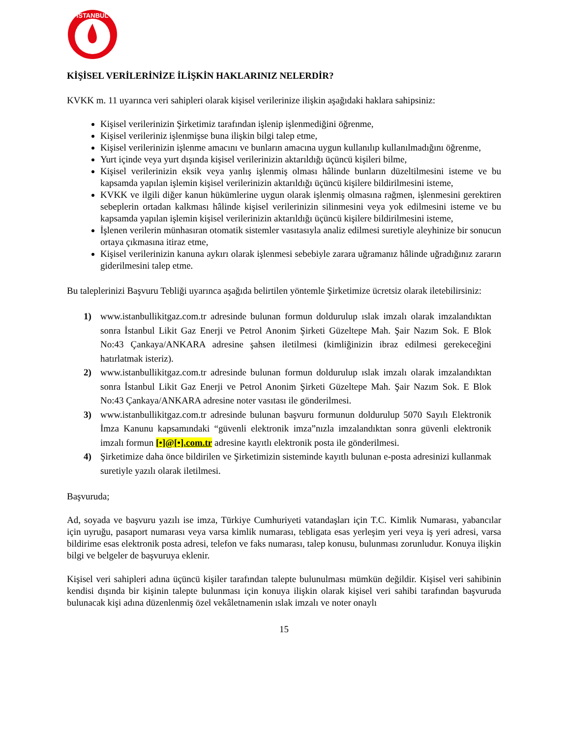İSTANBUL
KİŞİSEL VERİLERİNİZE İLİŞKİN HAKLARINIZ NELERDİR?
KVKK m. 11 uyarınca veri sahipleri olarak kişisel verilerinize ilişkin aşağıdaki haklara sahipsiniz:
Kişisel verilerinizin Şirketimiz tarafından işlenip işlenmediğini öğrenme,
Kişisel verileriniz işlenmişse buna ilişkin bilgi talep etme,
Kişisel verilerinizin işlenme amacını ve bunların amacına uygun kullanılıp kullanılmadığını öğrenme,
Yurt içinde veya yurt dışında kişisel verilerinizin aktarıldığı üçüncü kişileri bilme,
Kişisel verilerinizin eksik veya yanlış işlenmiş olması hâlinde bunların düzeltilmesini isteme ve bu kapsamda yapılan işlemin kişisel verilerinizin aktarıldığı üçüncü kişilere bildirilmesini isteme,
KVKK ve ilgili diğer kanun hükümlerine uygun olarak işlenmiş olmasına rağmen, işlenmesini gerektiren sebeplerin ortadan kalkması hâlinde kişisel verilerinizin silinmesini veya yok edilmesini isteme ve bu kapsamda yapılan işlemin kişisel verilerinizin aktarıldığı üçüncü kişilere bildirilmesini isteme,
İşlenen verilerin münhasıran otomatik sistemler vasıtasıyla analiz edilmesi suretiyle aleyhinize bir sonucun ortaya çıkmasına itiraz etme,
Kişisel verilerinizin kanuna aykırı olarak işlenmesi sebebiyle zarara uğramanız hâlinde uğradığınız zararın giderilmesini talep etme.
Bu taleplerinizi Başvuru Tebliği uyarınca aşağıda belirtilen yöntemle Şirketimize ücretsiz olarak iletebilirsiniz:
1) www.istanbullikitgaz.com.tr adresinde bulunan formun doldurulup ıslak imzalı olarak imzalandıktan sonra İstanbul Likit Gaz Enerji ve Petrol Anonim Şirketi Güzeltepe Mah. Şair Nazım Sok. E Blok No:43 Çankaya/ANKARA adresine şahsen iletilmesi (kimliğinizin ibraz edilmesi gerekeceğini hatırlatmak isteriz).
2) www.istanbullikitgaz.com.tr adresinde bulunan formun doldurulup ıslak imzalı olarak imzalandıktan sonra İstanbul Likit Gaz Enerji ve Petrol Anonim Şirketi Güzeltepe Mah. Şair Nazım Sok. E Blok No:43 Çankaya/ANKARA adresine noter vasıtası ile gönderilmesi.
3) www.istanbullikitgaz.com.tr adresinde bulunan başvuru formunun doldurulup 5070 Sayılı Elektronik İmza Kanunu kapsamındaki “güvenli elektronik imza”nızla imzalandıktan sonra güvenli elektronik imzalı formun [•]@[•].com.tr adresine kayıtlı elektronik posta ile gönderilmesi.
4) Şirketimize daha önce bildirilen ve Şirketimizin sisteminde kayıtlı bulunan e-posta adresinizi kullanmak suretiyle yazılı olarak iletilmesi.
Başvuruda;
Ad, soyada ve başvuru yazılı ise imza, Türkiye Cumhuriyeti vatandaşları için T.C. Kimlik Numarası, yabancılar için uyruğu, pasaport numarası veya varsa kimlik numarası, tebligata esas yerleşim yeri veya iş yeri adresi, varsa bildirime esas elektronik posta adresi, telefon ve faks numarası, talep konusu, bulunması zorunludur. Konuya ilişkin bilgi ve belgeler de başvuruya eklenir.
Kişisel veri sahipleri adına üçüncü kişiler tarafından talepte bulunulması mümkün değildir. Kişisel veri sahibinin kendisi dışında bir kişinin talepte bulunması için konuya ilişkin olarak kişisel veri sahibi tarafından başvuruda bulunacak kişi adına düzenlenmiş özel vekâletnamenin ıslak imzalı ve noter onaylı
15